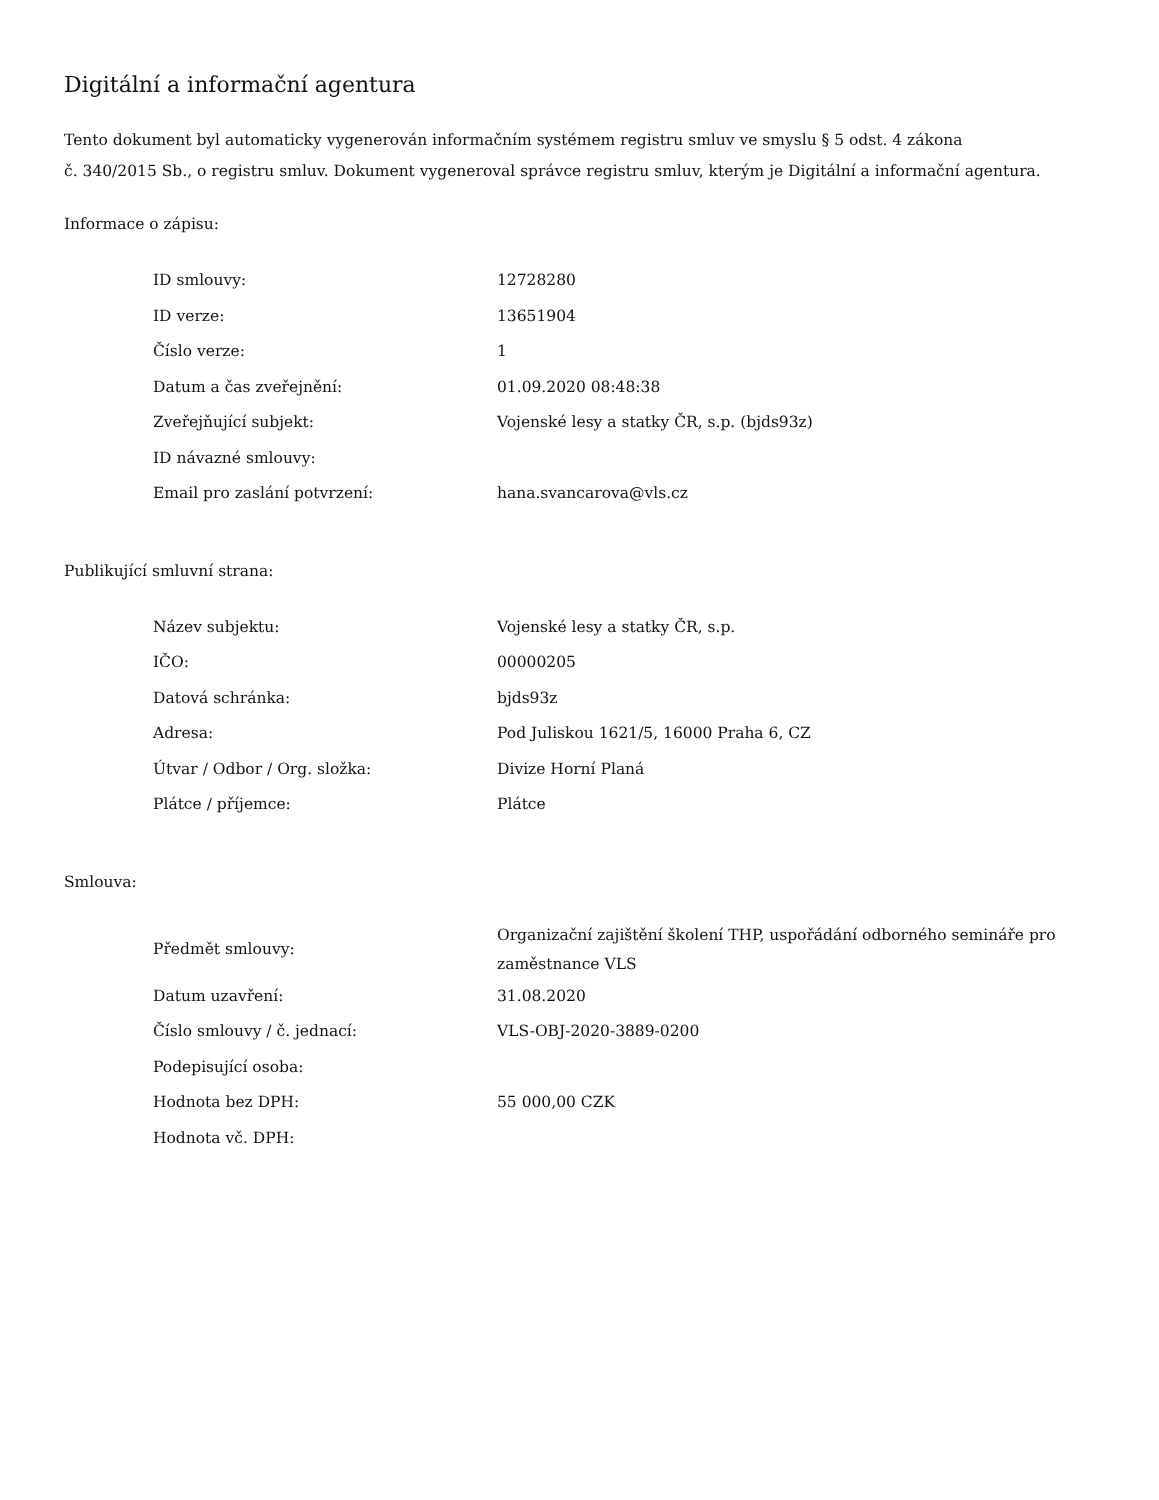Digitální a informační agentura
Tento dokument byl automaticky vygenerován informačním systémem registru smluv ve smyslu § 5 odst. 4 zákona
č. 340/2015 Sb., o registru smluv. Dokument vygeneroval správce registru smluv, kterým je Digitální a informační agentura.
Informace o zápisu:
| ID smlouvy: | 12728280 |
| ID verze: | 13651904 |
| Číslo verze: | 1 |
| Datum a čas zveřejnění: | 01.09.2020 08:48:38 |
| Zveřejňující subjekt: | Vojenské lesy a statky ČR, s.p. (bjds93z) |
| ID návazné smlouvy: | |
| Email pro zaslání potvrzení: | hana.svancarova@vls.cz |
Publikující smluvní strana:
| Název subjektu: | Vojenské lesy a statky ČR, s.p. |
| IČO: | 00000205 |
| Datová schránka: | bjds93z |
| Adresa: | Pod Juliskou 1621/5, 16000 Praha 6, CZ |
| Útvar / Odbor / Org. složka: | Divize Horní Planá |
| Plátce / příjemce: | Plátce |
Smlouva:
| Předmět smlouvy: | Organizační zajištění školení THP, uspořádání odborného semináře pro zaměstnance VLS |
| Datum uzavření: | 31.08.2020 |
| Číslo smlouvy / č. jednací: | VLS-OBJ-2020-3889-0200 |
| Podepisující osoba: | |
| Hodnota bez DPH: | 55 000,00 CZK |
| Hodnota vč. DPH: | |